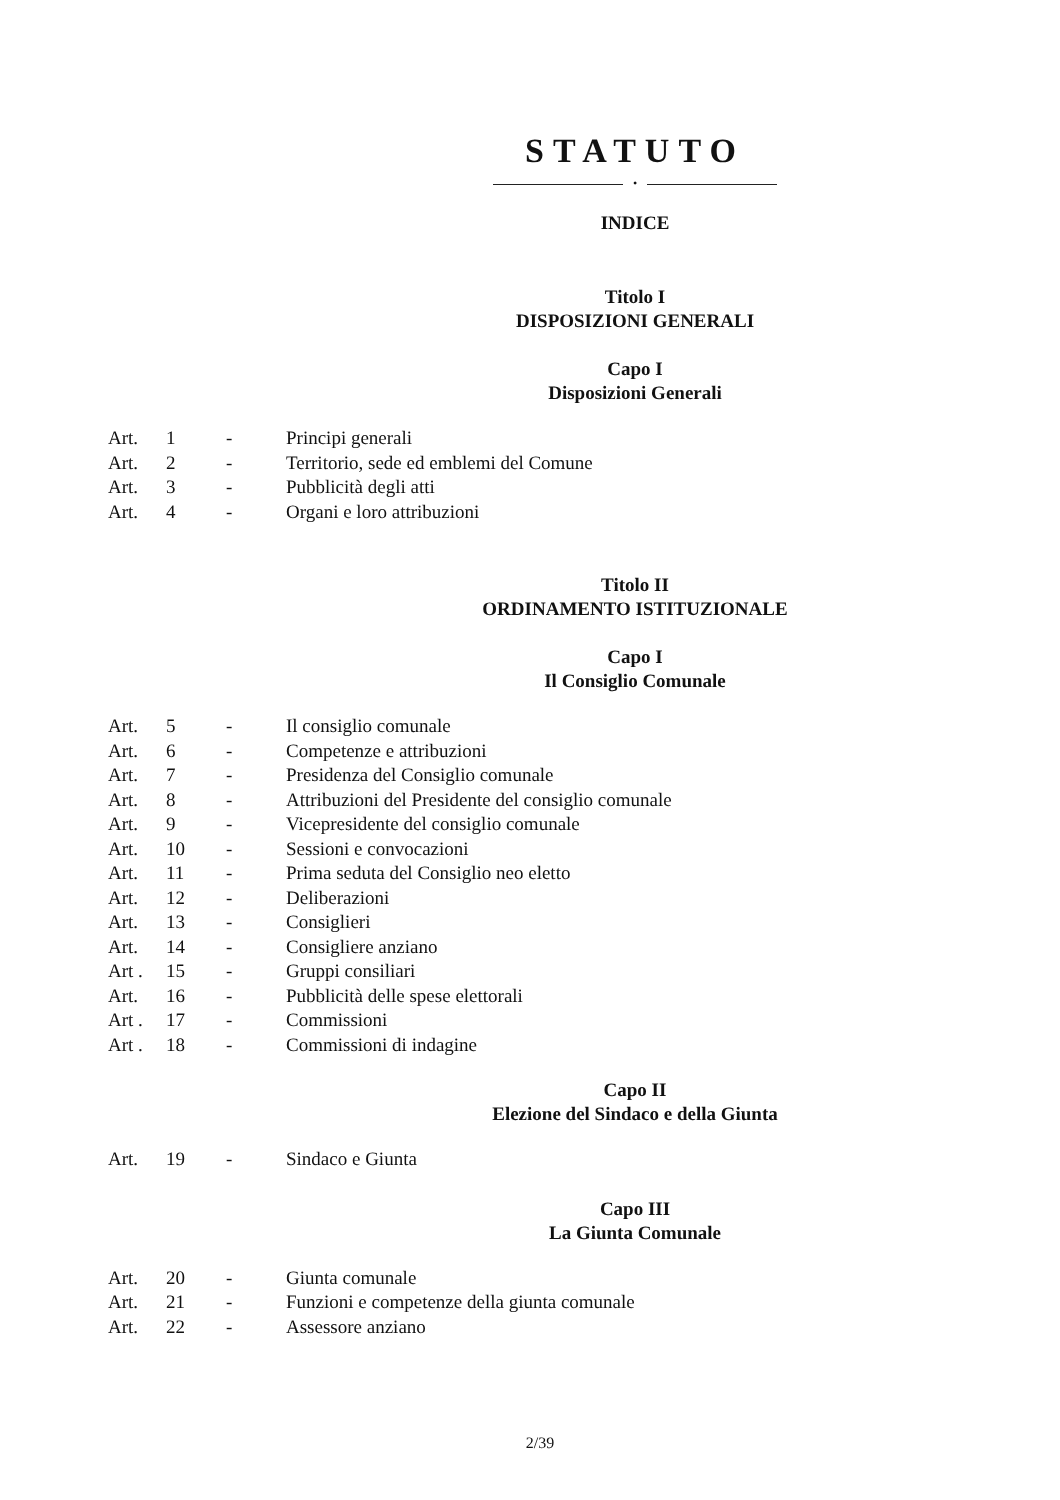STATUTO
•
INDICE
Titolo I
DISPOSIZIONI GENERALI
Capo I
Disposizioni Generali
| Art. | 1 | - | Principi generali |
| Art. | 2 | - | Territorio, sede ed emblemi del Comune |
| Art. | 3 | - | Pubblicità degli atti |
| Art. | 4 | - | Organi e loro attribuzioni |
Titolo II
ORDINAMENTO ISTITUZIONALE
Capo I
Il Consiglio Comunale
| Art. | 5 | - | Il consiglio comunale |
| Art. | 6 | - | Competenze e attribuzioni |
| Art. | 7 | - | Presidenza del Consiglio comunale |
| Art. | 8 | - | Attribuzioni del Presidente del consiglio comunale |
| Art. | 9 | - | Vicepresidente del consiglio comunale |
| Art. | 10 | - | Sessioni e convocazioni |
| Art. | 11 | - | Prima seduta del Consiglio neo eletto |
| Art. | 12 | - | Deliberazioni |
| Art. | 13 | - | Consiglieri |
| Art. | 14 | - | Consigliere anziano |
| Art . | 15 | - | Gruppi consiliari |
| Art. | 16 | - | Pubblicità delle spese elettorali |
| Art . | 17 | - | Commissioni |
| Art . | 18 | - | Commissioni di indagine |
Capo II
Elezione del Sindaco e della Giunta
| Art. | 19 | - | Sindaco e Giunta |
Capo III
La Giunta Comunale
| Art. | 20 | - | Giunta comunale |
| Art. | 21 | - | Funzioni e competenze della giunta comunale |
| Art. | 22 | - | Assessore anziano |
2/39